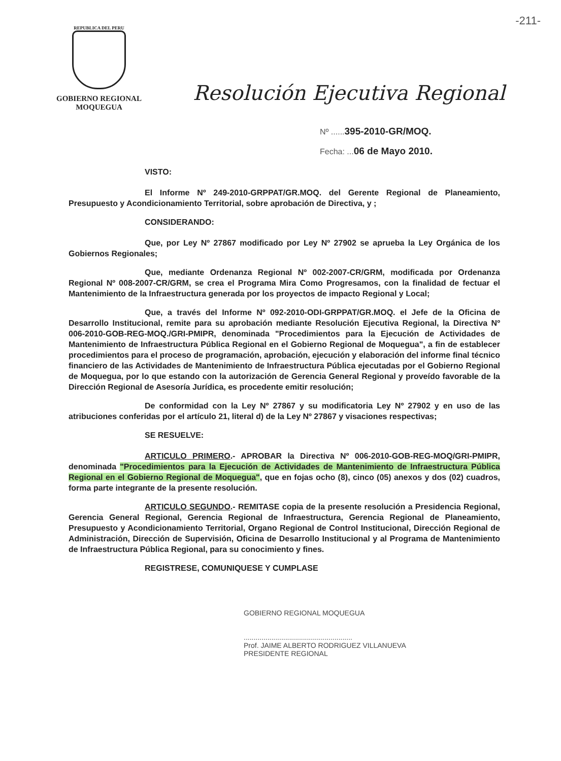-211-
REPUBLICA DEL PERU
GOBIERNO REGIONAL
MOQUEGUA
Resolución Ejecutiva Regional
Nº ......395-2010-GR/MOQ.
Fecha: ...06 de Mayo 2010.
VISTO:
El Informe Nº 249-2010-GRPPAT/GR.MOQ. del Gerente Regional de Planeamiento, Presupuesto y Acondicionamiento Territorial, sobre aprobación de Directiva, y ;
CONSIDERANDO:
Que, por Ley Nº 27867 modificado por Ley Nº 27902 se aprueba la Ley Orgánica de los Gobiernos Regionales;
Que, mediante Ordenanza Regional Nº 002-2007-CR/GRM, modificada por Ordenanza Regional Nº 008-2007-CR/GRM, se crea el Programa Mira Como Progresamos, con la finalidad de fectuar el Mantenimiento de la Infraestructura generada por los proyectos de impacto Regional y Local;
Que, a través del Informe Nº 092-2010-ODI-GRPPAT/GR.MOQ. el Jefe de la Oficina de Desarrollo Institucional, remite para su aprobación mediante Resolución Ejecutiva Regional, la Directiva Nº 006-2010-GOB-REG-MOQ./GRI-PMIPR, denominada "Procedimientos para la Ejecución de Actividades de Mantenimiento de Infraestructura Pública Regional en el Gobierno Regional de Moquegua", a fin de establecer procedimientos para el proceso de programación, aprobación, ejecución y elaboración del informe final técnico financiero de las Actividades de Mantenimiento de Infraestructura Pública ejecutadas por el Gobierno Regional de Moquegua, por lo que estando con la autorización de Gerencia General Regional y proveído favorable de la Dirección Regional de Asesoría Jurídica, es procedente emitir resolución;
De conformidad con la Ley Nº 27867 y su modificatoria Ley Nº 27902 y en uso de las atribuciones conferidas por el artículo 21, literal d) de la Ley Nº 27867 y visaciones respectivas;
SE RESUELVE:
ARTICULO PRIMERO.- APROBAR la Directiva Nº 006-2010-GOB-REG-MOQ/GRI-PMIPR, denominada "Procedimientos para la Ejecución de Actividades de Mantenimiento de Infraestructura Pública Regional en el Gobierno Regional de Moquegua", que en fojas ocho (8), cinco (05) anexos y dos (02) cuadros, forma parte integrante de la presente resolución.
ARTICULO SEGUNDO.- REMITASE copia de la presente resolución a Presidencia Regional, Gerencia General Regional, Gerencia Regional de Infraestructura, Gerencia Regional de Planeamiento, Presupuesto y Acondicionamiento Territorial, Organo Regional de Control Institucional, Dirección Regional de Administración, Dirección de Supervisión, Oficina de Desarrollo Institucional y al Programa de Mantenimiento de Infraestructura Pública Regional, para su conocimiento y fines.
REGISTRESE, COMUNIQUESE Y CUMPLASE
GOBIERNO REGIONAL MOQUEGUA
.......................................................
Prof. JAIME ALBERTO RODRIGUEZ VILLANUEVA
PRESIDENTE REGIONAL